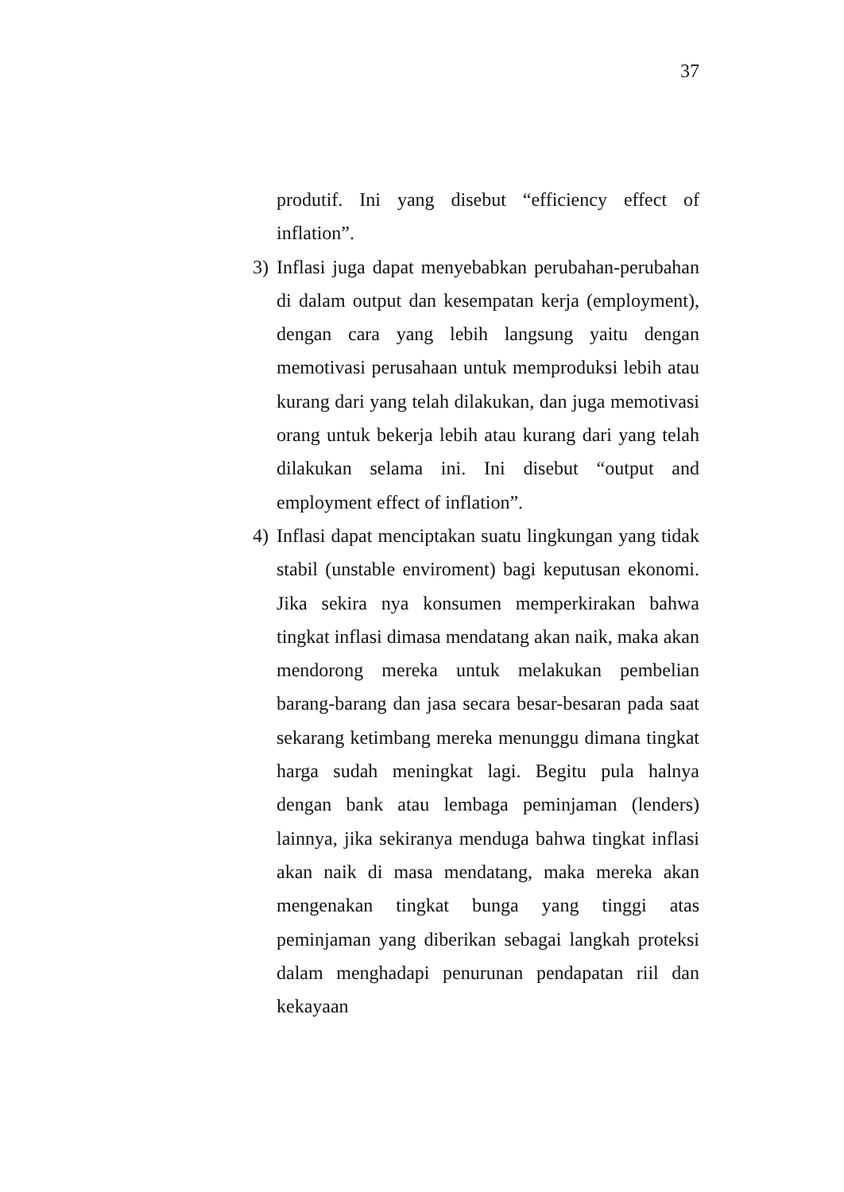37
produtif. Ini yang disebut “efficiency effect of inflation”.
3) Inflasi juga dapat menyebabkan perubahan-perubahan di dalam output dan kesempatan kerja (employment), dengan cara yang lebih langsung yaitu dengan memotivasi perusahaan untuk memproduksi lebih atau kurang dari yang telah dilakukan, dan juga memotivasi orang untuk bekerja lebih atau kurang dari yang telah dilakukan selama ini. Ini disebut “output and employment effect of inflation”.
4) Inflasi dapat menciptakan suatu lingkungan yang tidak stabil (unstable enviroment) bagi keputusan ekonomi. Jika sekira nya konsumen memperkirakan bahwa tingkat inflasi dimasa mendatang akan naik, maka akan mendorong mereka untuk melakukan pembelian barang-barang dan jasa secara besar-besaran pada saat sekarang ketimbang mereka menunggu dimana tingkat harga sudah meningkat lagi. Begitu pula halnya dengan bank atau lembaga peminjaman (lenders) lainnya, jika sekiranya menduga bahwa tingkat inflasi akan naik di masa mendatang, maka mereka akan mengenakan tingkat bunga yang tinggi atas peminjaman yang diberikan sebagai langkah proteksi dalam menghadapi penurunan pendapatan riil dan kekayaan